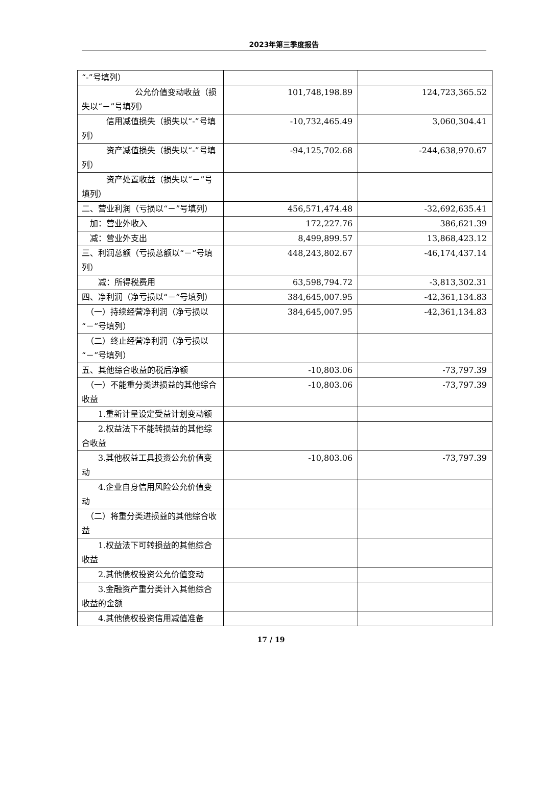2023年第三季度报告
| “-”号填列） | | |
| 公允价值变动收益（损失以“－”号填列） | 101,748,198.89 | 124,723,365.52 |
| 信用减值损失（损失以“-”号填列） | -10,732,465.49 | 3,060,304.41 |
| 资产减值损失（损失以“-”号填列） | -94,125,702.68 | -244,638,970.67 |
| 资产处置收益（损失以“－”号填列） | | |
| 二、营业利润（亏损以“－”号填列） | 456,571,474.48 | -32,692,635.41 |
| 加：营业外收入 | 172,227.76 | 386,621.39 |
| 减：营业外支出 | 8,499,899.57 | 13,868,423.12 |
| 三、利润总额（亏损总额以“－”号填列） | 448,243,802.67 | -46,174,437.14 |
| 减：所得税费用 | 63,598,794.72 | -3,813,302.31 |
| 四、净利润（净亏损以“－”号填列） | 384,645,007.95 | -42,361,134.83 |
| （一）持续经营净利润（净亏损以“－”号填列） | 384,645,007.95 | -42,361,134.83 |
| （二）终止经营净利润（净亏损以“－”号填列） | | |
| 五、其他综合收益的税后净额 | -10,803.06 | -73,797.39 |
| （一）不能重分类进损益的其他综合收益 | -10,803.06 | -73,797.39 |
| 1.重新计量设定受益计划变动额 | | |
| 2.权益法下不能转损益的其他综合收益 | | |
| 3.其他权益工具投资公允价值变动 | -10,803.06 | -73,797.39 |
| 4.企业自身信用风险公允价值变动 | | |
| （二）将重分类进损益的其他综合收益 | | |
| 1.权益法下可转损益的其他综合收益 | | |
| 2.其他债权投资公允价值变动 | | |
| 3.金融资产重分类计入其他综合收益的金额 | | |
| 4.其他债权投资信用减值准备 | | |
17 / 19